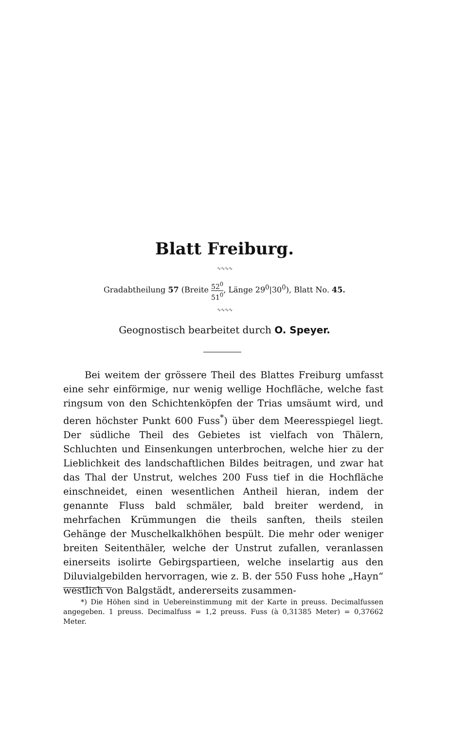Blatt Freiburg.
∿∿∿∿
Gradabtheilung 57 (Breite 52<sup>0</sup> 51<sup>0</sup>, Länge 29<sup>0</sup>|30<sup>0</sup>), Blatt No. 45.
∿∿∿∿
Geognostisch bearbeitet durch O. Speyer.
Bei weitem der grössere Theil des Blattes Freiburg umfasst eine sehr einförmige, nur wenig wellige Hochfläche, welche fast ringsum von den Schichtenköpfen der Trias umsäumt wird, und deren höchster Punkt 600 Fuss<sup>*</sup>) über dem Meeresspiegel liegt. Der südliche Theil des Gebietes ist vielfach von Thälern, Schluchten und Einsenkungen unterbrochen, welche hier zu der Lieblichkeit des landschaftlichen Bildes beitragen, und zwar hat das Thal der Unstrut, welches 200 Fuss tief in die Hochfläche einschneidet, einen wesentlichen Antheil hieran, indem der genannte Fluss bald schmäler, bald breiter werdend, in mehrfachen Krümmungen die theils sanften, theils steilen Gehänge der Muschelkalkhöhen bespült. Die mehr oder weniger breiten Seitenthäler, welche der Unstrut zufallen, veranlassen einerseits isolirte Gebirgspartieen, welche inselartig aus den Diluvialgebilden hervorragen, wie z. B. der 550 Fuss hohe „Hayn“ westlich von Balgstädt, andererseits zusammen-
*) Die Höhen sind in Uebereinstimmung mit der Karte in preuss. Decimalfussen angegeben. 1 preuss. Decimalfuss = 1,2 preuss. Fuss (à 0,31385 Meter) = 0,37662 Meter.